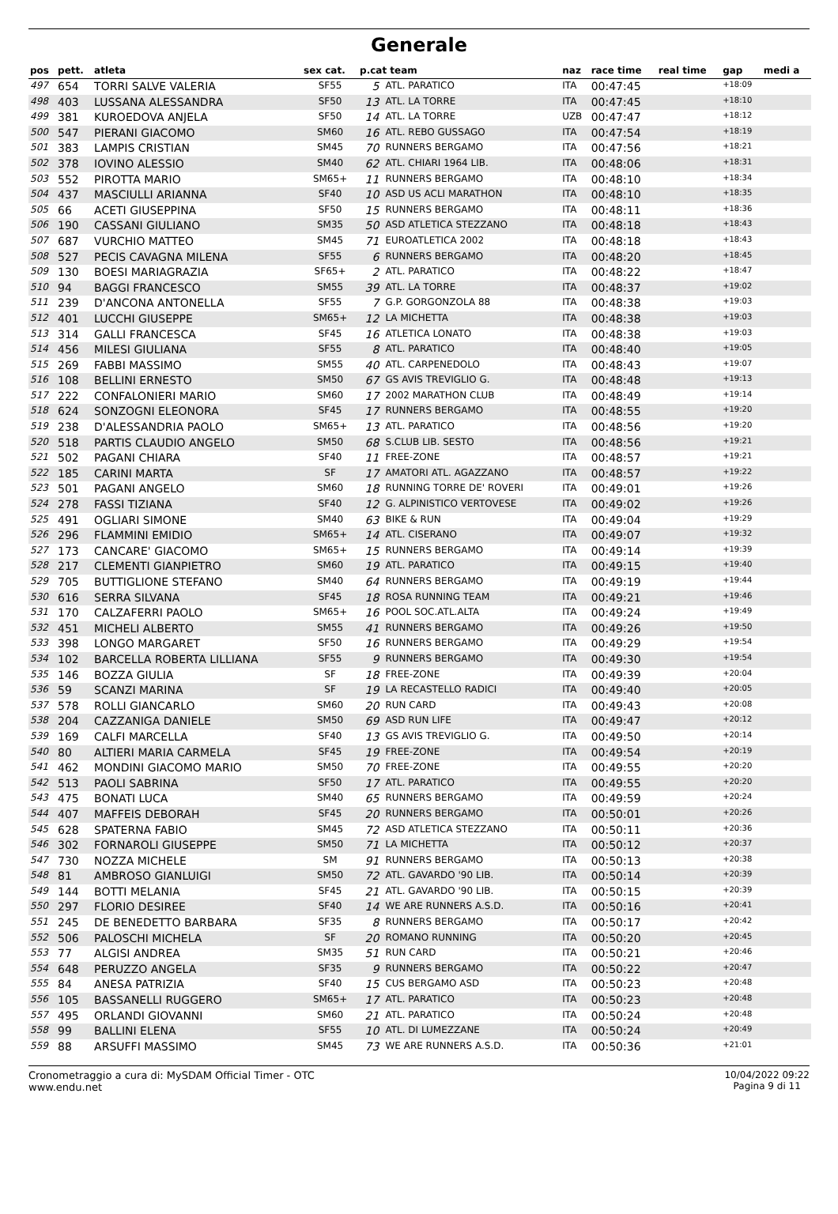Generale
| pos | pett. | atleta | sex cat. | p.cat team | | naz | race time | real time | gap | medi a |
| --- | --- | --- | --- | --- | --- | --- | --- | --- | --- | --- |
| 497 | 654 | TORRI SALVE VALERIA | SF55 | 5 | ATL. PARATICO | ITA | 00:47:45 | | +18:09 | |
| 498 | 403 | LUSSANA ALESSANDRA | SF50 | 13 | ATL. LA TORRE | ITA | 00:47:45 | | +18:10 | |
| 499 | 381 | KUROEDOVA ANJELA | SF50 | 14 | ATL. LA TORRE | UZB | 00:47:47 | | +18:12 | |
| 500 | 547 | PIERANI GIACOMO | SM60 | 16 | ATL. REBO GUSSAGO | ITA | 00:47:54 | | +18:19 | |
| 501 | 383 | LAMPIS CRISTIAN | SM45 | 70 | RUNNERS BERGAMO | ITA | 00:47:56 | | +18:21 | |
| 502 | 378 | IOVINO ALESSIO | SM40 | 62 | ATL. CHIARI 1964 LIB. | ITA | 00:48:06 | | +18:31 | |
| 503 | 552 | PIROTTA MARIO | SM65+ | 11 | RUNNERS BERGAMO | ITA | 00:48:10 | | +18:34 | |
| 504 | 437 | MASCIULLI ARIANNA | SF40 | 10 | ASD US ACLI MARATHON | ITA | 00:48:10 | | +18:35 | |
| 505 | 66 | ACETI GIUSEPPINA | SF50 | 15 | RUNNERS BERGAMO | ITA | 00:48:11 | | +18:36 | |
| 506 | 190 | CASSANI GIULIANO | SM35 | 50 | ASD ATLETICA STEZZANO | ITA | 00:48:18 | | +18:43 | |
| 507 | 687 | VURCHIO MATTEO | SM45 | 71 | EUROATLETICA 2002 | ITA | 00:48:18 | | +18:43 | |
| 508 | 527 | PECIS CAVAGNA MILENA | SF55 | 6 | RUNNERS BERGAMO | ITA | 00:48:20 | | +18:45 | |
| 509 | 130 | BOESI MARIAGRAZIA | SF65+ | 2 | ATL. PARATICO | ITA | 00:48:22 | | +18:47 | |
| 510 | 94 | BAGGI FRANCESCO | SM55 | 39 | ATL. LA TORRE | ITA | 00:48:37 | | +19:02 | |
| 511 | 239 | D'ANCONA ANTONELLA | SF55 | 7 | G.P. GORGONZOLA 88 | ITA | 00:48:38 | | +19:03 | |
| 512 | 401 | LUCCHI GIUSEPPE | SM65+ | 12 | LA MICHETTA | ITA | 00:48:38 | | +19:03 | |
| 513 | 314 | GALLI FRANCESCA | SF45 | 16 | ATLETICA LONATO | ITA | 00:48:38 | | +19:03 | |
| 514 | 456 | MILESI GIULIANA | SF55 | 8 | ATL. PARATICO | ITA | 00:48:40 | | +19:05 | |
| 515 | 269 | FABBI MASSIMO | SM55 | 40 | ATL. CARPENEDOLO | ITA | 00:48:43 | | +19:07 | |
| 516 | 108 | BELLINI ERNESTO | SM50 | 67 | GS AVIS TREVIGLIO G. | ITA | 00:48:48 | | +19:13 | |
| 517 | 222 | CONFALONIERI MARIO | SM60 | 17 | 2002 MARATHON CLUB | ITA | 00:48:49 | | +19:14 | |
| 518 | 624 | SONZOGNI ELEONORA | SF45 | 17 | RUNNERS BERGAMO | ITA | 00:48:55 | | +19:20 | |
| 519 | 238 | D'ALESSANDRIA PAOLO | SM65+ | 13 | ATL. PARATICO | ITA | 00:48:56 | | +19:20 | |
| 520 | 518 | PARTIS CLAUDIO ANGELO | SM50 | 68 | S.CLUB LIB. SESTO | ITA | 00:48:56 | | +19:21 | |
| 521 | 502 | PAGANI CHIARA | SF40 | 11 | FREE-ZONE | ITA | 00:48:57 | | +19:21 | |
| 522 | 185 | CARINI MARTA | SF | 17 | AMATORI ATL. AGAZZANO | ITA | 00:48:57 | | +19:22 | |
| 523 | 501 | PAGANI ANGELO | SM60 | 18 | RUNNING TORRE DE' ROVERI | ITA | 00:49:01 | | +19:26 | |
| 524 | 278 | FASSI TIZIANA | SF40 | 12 | G. ALPINISTICO VERTOVESE | ITA | 00:49:02 | | +19:26 | |
| 525 | 491 | OGLIARI SIMONE | SM40 | 63 | BIKE & RUN | ITA | 00:49:04 | | +19:29 | |
| 526 | 296 | FLAMMINI EMIDIO | SM65+ | 14 | ATL. CISERANO | ITA | 00:49:07 | | +19:32 | |
| 527 | 173 | CANCARE' GIACOMO | SM65+ | 15 | RUNNERS BERGAMO | ITA | 00:49:14 | | +19:39 | |
| 528 | 217 | CLEMENTI GIANPIETRO | SM60 | 19 | ATL. PARATICO | ITA | 00:49:15 | | +19:40 | |
| 529 | 705 | BUTTIGLIONE STEFANO | SM40 | 64 | RUNNERS BERGAMO | ITA | 00:49:19 | | +19:44 | |
| 530 | 616 | SERRA SILVANA | SF45 | 18 | ROSA RUNNING TEAM | ITA | 00:49:21 | | +19:46 | |
| 531 | 170 | CALZAFERRI PAOLO | SM65+ | 16 | POOL SOC.ATL.ALTA | ITA | 00:49:24 | | +19:49 | |
| 532 | 451 | MICHELI ALBERTO | SM55 | 41 | RUNNERS BERGAMO | ITA | 00:49:26 | | +19:50 | |
| 533 | 398 | LONGO MARGARET | SF50 | 16 | RUNNERS BERGAMO | ITA | 00:49:29 | | +19:54 | |
| 534 | 102 | BARCELLA ROBERTA LILLIANA | SF55 | 9 | RUNNERS BERGAMO | ITA | 00:49:30 | | +19:54 | |
| 535 | 146 | BOZZA GIULIA | SF | 18 | FREE-ZONE | ITA | 00:49:39 | | +20:04 | |
| 536 | 59 | SCANZI MARINA | SF | 19 | LA RECASTELLO RADICI | ITA | 00:49:40 | | +20:05 | |
| 537 | 578 | ROLLI GIANCARLO | SM60 | 20 | RUN CARD | ITA | 00:49:43 | | +20:08 | |
| 538 | 204 | CAZZANIGA DANIELE | SM50 | 69 | ASD RUN LIFE | ITA | 00:49:47 | | +20:12 | |
| 539 | 169 | CALFI MARCELLA | SF40 | 13 | GS AVIS TREVIGLIO G. | ITA | 00:49:50 | | +20:14 | |
| 540 | 80 | ALTIERI MARIA CARMELA | SF45 | 19 | FREE-ZONE | ITA | 00:49:54 | | +20:19 | |
| 541 | 462 | MONDINI GIACOMO MARIO | SM50 | 70 | FREE-ZONE | ITA | 00:49:55 | | +20:20 | |
| 542 | 513 | PAOLI SABRINA | SF50 | 17 | ATL. PARATICO | ITA | 00:49:55 | | +20:20 | |
| 543 | 475 | BONATI LUCA | SM40 | 65 | RUNNERS BERGAMO | ITA | 00:49:59 | | +20:24 | |
| 544 | 407 | MAFFEIS DEBORAH | SF45 | 20 | RUNNERS BERGAMO | ITA | 00:50:01 | | +20:26 | |
| 545 | 628 | SPATERNA FABIO | SM45 | 72 | ASD ATLETICA STEZZANO | ITA | 00:50:11 | | +20:36 | |
| 546 | 302 | FORNAROLI GIUSEPPE | SM50 | 71 | LA MICHETTA | ITA | 00:50:12 | | +20:37 | |
| 547 | 730 | NOZZA MICHELE | SM | 91 | RUNNERS BERGAMO | ITA | 00:50:13 | | +20:38 | |
| 548 | 81 | AMBROSO GIANLUIGI | SM50 | 72 | ATL. GAVARDO '90 LIB. | ITA | 00:50:14 | | +20:39 | |
| 549 | 144 | BOTTI MELANIA | SF45 | 21 | ATL. GAVARDO '90 LIB. | ITA | 00:50:15 | | +20:39 | |
| 550 | 297 | FLORIO DESIREE | SF40 | 14 | WE ARE RUNNERS A.S.D. | ITA | 00:50:16 | | +20:41 | |
| 551 | 245 | DE BENEDETTO BARBARA | SF35 | 8 | RUNNERS BERGAMO | ITA | 00:50:17 | | +20:42 | |
| 552 | 506 | PALOSCHI MICHELA | SF | 20 | ROMANO RUNNING | ITA | 00:50:20 | | +20:45 | |
| 553 | 77 | ALGISI ANDREA | SM35 | 51 | RUN CARD | ITA | 00:50:21 | | +20:46 | |
| 554 | 648 | PERUZZO ANGELA | SF35 | 9 | RUNNERS BERGAMO | ITA | 00:50:22 | | +20:47 | |
| 555 | 84 | ANESA PATRIZIA | SF40 | 15 | CUS BERGAMO ASD | ITA | 00:50:23 | | +20:48 | |
| 556 | 105 | BASSANELLI RUGGERO | SM65+ | 17 | ATL. PARATICO | ITA | 00:50:23 | | +20:48 | |
| 557 | 495 | ORLANDI GIOVANNI | SM60 | 21 | ATL. PARATICO | ITA | 00:50:24 | | +20:48 | |
| 558 | 99 | BALLINI ELENA | SF55 | 10 | ATL. DI LUMEZZANE | ITA | 00:50:24 | | +20:49 | |
| 559 | 88 | ARSUFFI MASSIMO | SM45 | 73 | WE ARE RUNNERS A.S.D. | ITA | 00:50:36 | | +21:01 | |
Cronometraggio a cura di: MySDAM Official Timer - OTC
www.endu.net
10/04/2022 09:22
Pagina 9 di 11